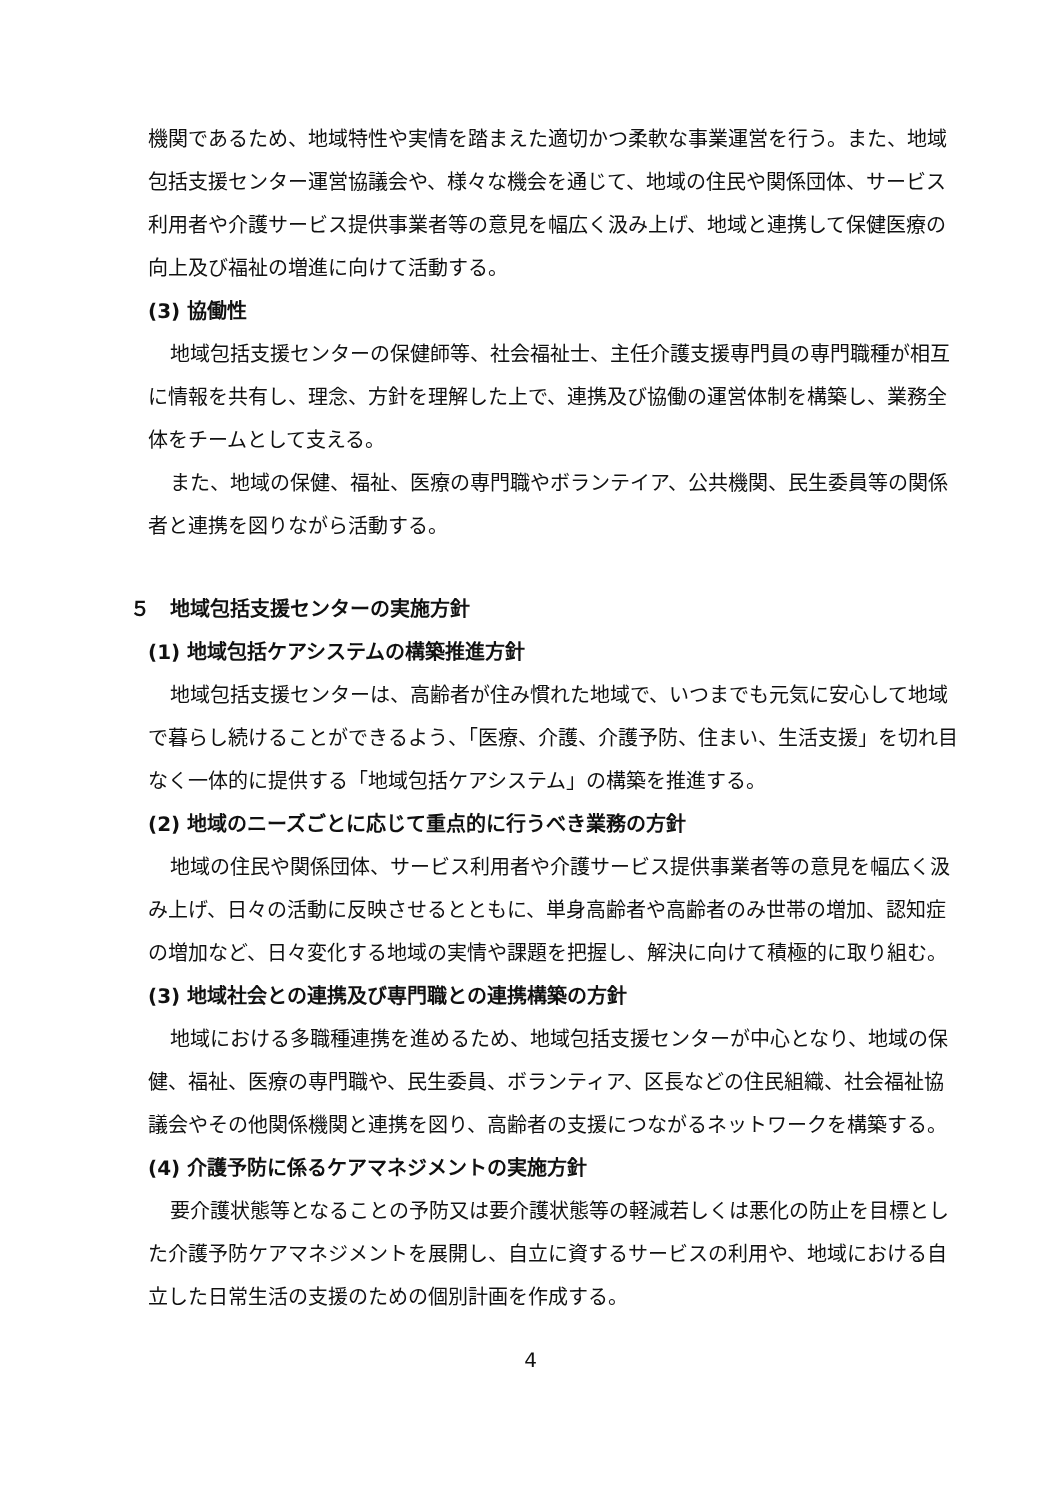機関であるため、地域特性や実情を踏まえた適切かつ柔軟な事業運営を行う。また、地域包括支援センター運営協議会や、様々な機会を通じて、地域の住民や関係団体、サービス利用者や介護サービス提供事業者等の意見を幅広く汲み上げ、地域と連携して保健医療の向上及び福祉の増進に向けて活動する。
(3) 協働性
地域包括支援センターの保健師等、社会福祉士、主任介護支援専門員の専門職種が相互に情報を共有し、理念、方針を理解した上で、連携及び協働の運営体制を構築し、業務全体をチームとして支える。
また、地域の保健、福祉、医療の専門職やボランテイア、公共機関、民生委員等の関係者と連携を図りながら活動する。
５　地域包括支援センターの実施方針
(1) 地域包括ケアシステムの構築推進方針
地域包括支援センターは、高齢者が住み慣れた地域で、いつまでも元気に安心して地域で暮らし続けることができるよう、「医療、介護、介護予防、住まい、生活支援」を切れ目なく一体的に提供する「地域包括ケアシステム」の構築を推進する。
(2) 地域のニーズごとに応じて重点的に行うべき業務の方針
地域の住民や関係団体、サービス利用者や介護サービス提供事業者等の意見を幅広く汲み上げ、日々の活動に反映させるとともに、単身高齢者や高齢者のみ世帯の増加、認知症の増加など、日々変化する地域の実情や課題を把握し、解決に向けて積極的に取り組む。
(3) 地域社会との連携及び専門職との連携構築の方針
地域における多職種連携を進めるため、地域包括支援センターが中心となり、地域の保健、福祉、医療の専門職や、民生委員、ボランティア、区長などの住民組織、社会福祉協議会やその他関係機関と連携を図り、高齢者の支援につながるネットワークを構築する。
(4) 介護予防に係るケアマネジメントの実施方針
要介護状態等となることの予防又は要介護状態等の軽減若しくは悪化の防止を目標とした介護予防ケアマネジメントを展開し、自立に資するサービスの利用や、地域における自立した日常生活の支援のための個別計画を作成する。
4